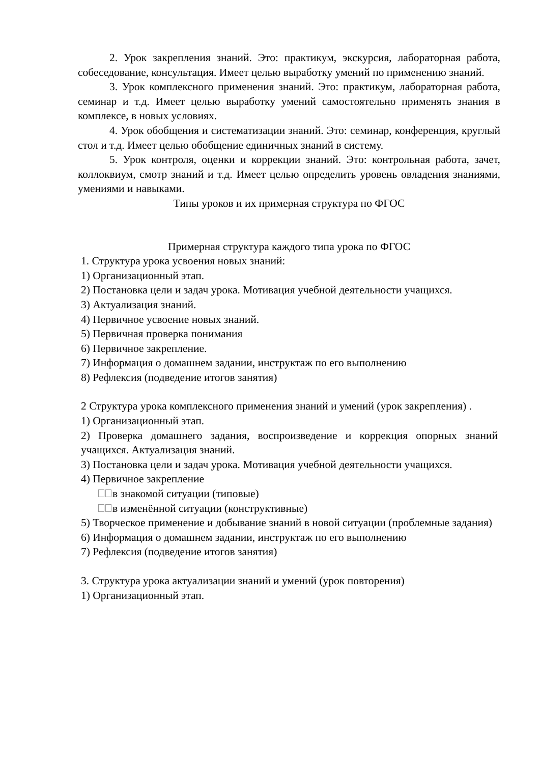2. Урок закрепления знаний. Это: практикум, экскурсия, лабораторная работа, собеседование, консультация. Имеет целью выработку умений по применению знаний.
3. Урок комплексного применения знаний. Это: практикум, лабораторная работа, семинар и т.д. Имеет целью выработку умений самостоятельно применять знания в комплексе, в новых условиях.
4. Урок обобщения и систематизации знаний. Это: семинар, конференция, круглый стол и т.д. Имеет целью обобщение единичных знаний в систему.
5. Урок контроля, оценки и коррекции знаний. Это: контрольная работа, зачет, коллоквиум, смотр знаний и т.д. Имеет целью определить уровень овладения знаниями, умениями и навыками.
Типы уроков и их примерная структура по ФГОС
Примерная структура каждого типа урока по ФГОС
1. Структура урока усвоения новых знаний:
1) Организационный этап.
2) Постановка цели и задач урока. Мотивация учебной деятельности учащихся.
3) Актуализация знаний.
4) Первичное усвоение новых знаний.
5) Первичная проверка понимания
6) Первичное закрепление.
7) Информация о домашнем задании, инструктаж по его выполнению
8) Рефлексия (подведение итогов занятия)
2 Структура урока комплексного применения знаний и умений (урок закрепления) .
1) Организационный этап.
2) Проверка домашнего задания, воспроизведение и коррекция опорных знаний учащихся. Актуализация знаний.
3) Постановка цели и задач урока. Мотивация учебной деятельности учащихся.
4) Первичное закрепление
в знакомой ситуации (типовые)
в изменённой ситуации (конструктивные)
5) Творческое применение и добывание знаний в новой ситуации (проблемные задания)
6) Информация о домашнем задании, инструктаж по его выполнению
7) Рефлексия (подведение итогов занятия)
3. Структура урока актуализации знаний и умений (урок повторения)
1) Организационный этап.